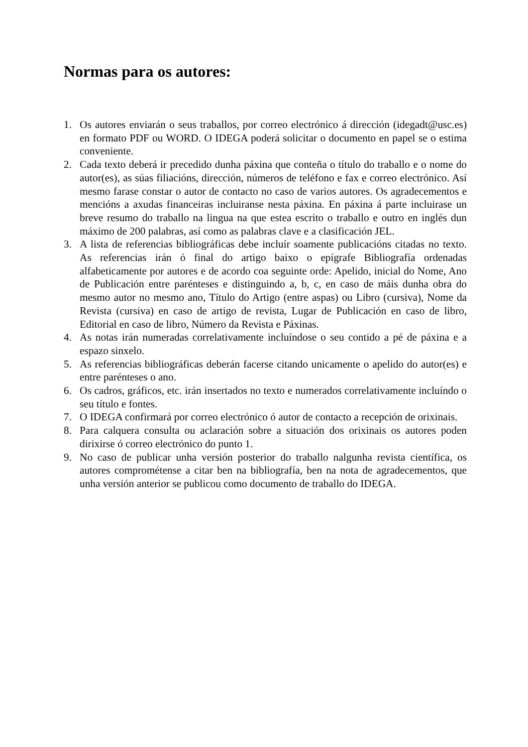Normas para os autores:
1. Os autores enviarán o seus traballos, por correo electrónico á dirección (idegadt@usc.es) en formato PDF ou WORD. O IDEGA poderá solicitar o documento en papel se o estima conveniente.
2. Cada texto deberá ir precedido dunha páxina que conteña o título do traballo e o nome do autor(es), as súas filiacións, dirección, números de teléfono e fax e correo electrónico. Así mesmo farase constar o autor de contacto no caso de varios autores. Os agradecementos e mencións a axudas financeiras incluiranse nesta páxina. En páxina á parte incluirase un breve resumo do traballo na lingua na que estea escrito o traballo e outro en inglés dun máximo de 200 palabras, así como as palabras clave e a clasificación JEL.
3. A lista de referencias bibliográficas debe incluír soamente publicacións citadas no texto. As referencias irán ó final do artigo baixo o epígrafe Bibliografía ordenadas alfabeticamente por autores e de acordo coa seguinte orde: Apelido, inicial do Nome, Ano de Publicación entre parénteses e distinguindo a, b, c, en caso de máis dunha obra do mesmo autor no mesmo ano, Título do Artigo (entre aspas) ou Libro (cursiva), Nome da Revista (cursiva) en caso de artigo de revista, Lugar de Publicación en caso de libro, Editorial en caso de libro, Número da Revista e Páxinas.
4. As notas irán numeradas correlativamente incluíndose o seu contido a pé de páxina e a espazo sinxelo.
5. As referencias bibliográficas deberán facerse citando unicamente o apelido do autor(es) e entre parénteses o ano.
6. Os cadros, gráficos, etc. irán insertados no texto e numerados correlativamente incluíndo o seu título e fontes.
7. O IDEGA confirmará por correo electrónico ó autor de contacto a recepción de orixinais.
8. Para calquera consulta ou aclaración sobre a situación dos orixinais os autores poden dirixirse ó correo electrónico do punto 1.
9. No caso de publicar unha versión posterior do traballo nalgunha revista científica, os autores comprométense a citar ben na bibliografía, ben na nota de agradecementos, que unha versión anterior se publicou como documento de traballo do IDEGA.